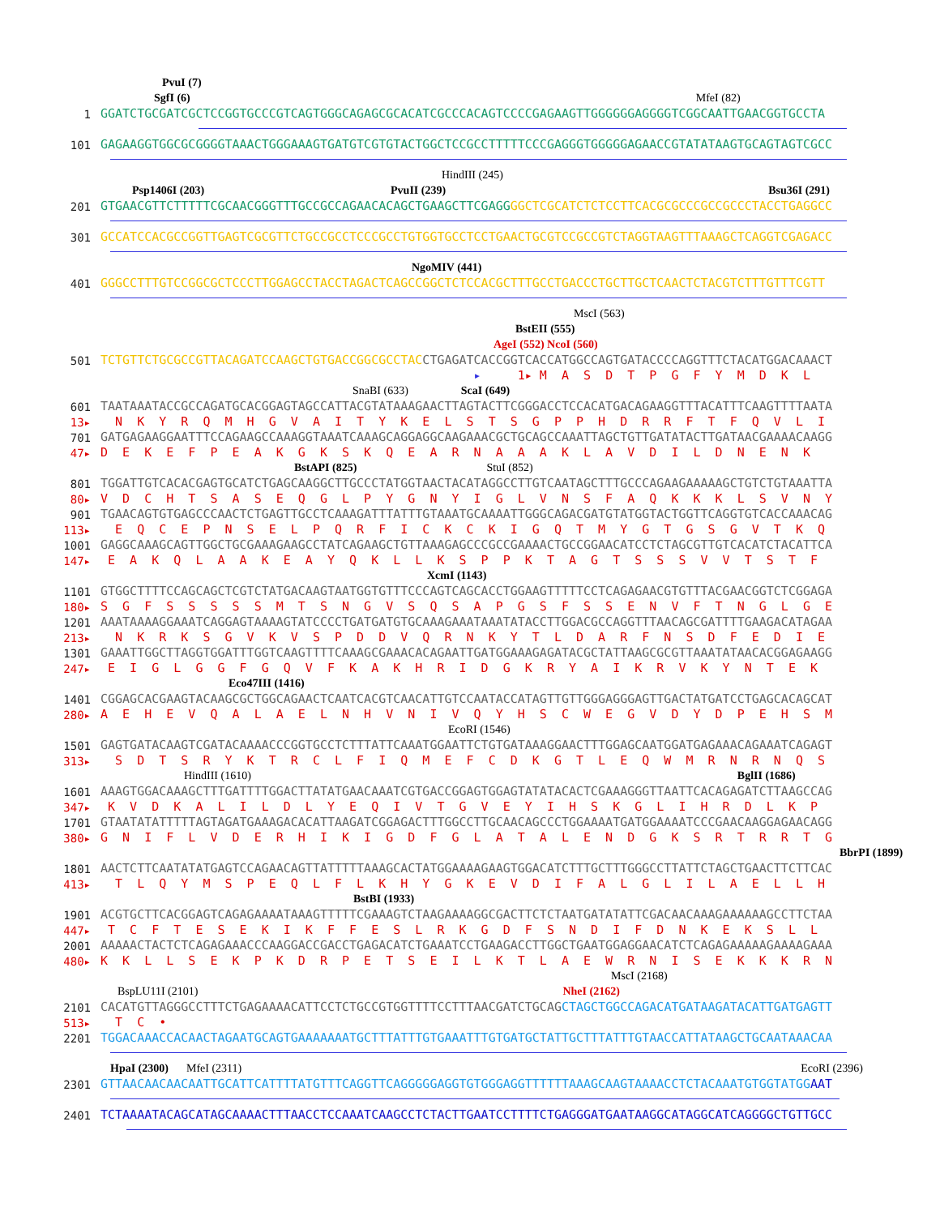PvuI (7)
SgfI (6) MfeI (82)
1
GGATCTGCGATCGCTCCGGTGCCCGTCAGTGGGCAGAGCGCACATCGCCCACAGTCCCCGAGAAGTTGGGGGGAGGGGTCGGCAATTGAACGGTGCCTA
101
GAGAAGGTGGCGCGGGGTAAACTGGGAAAGTGATGTCGTGTACTGGCTCCGCCTTTTTCCCGAGGGTGGGGGAGAACCGTATATAAGTGCAGTAGTCGCC
HindIII (245)
Psp1406I (203) PvuII (239) Bsu36I (291)
201
GTGAACGTTCTTTTTCGCAACGGGTTTGCCGCCAGAACACAGCTGAAGCTTCGAGG GGCTCGCATCTCTCCTTCACGCGCCCGCCGCCCTACCTGAGGCC
301
GCCATCCACGCCGGTTGAGTCGCGTTCTGCCGCCTCCCGCCTGTGGTGCCTCCTGAACTGCGTCCGCCGTCTAGGTAAGTTTAAAGCTCAGGTCGAGACC
NgoMIV (441)
401
GGGCCTTTGTCCGGCGCTCCCTTGGAGCCTACCTAGACTCAGCCGGCTCTCCACGCTTTGCCTGACCCTGCTTGCTCAACTCTACGTCTTTGTTTCGTT
MscI (563)
BstEII (555)
AgeI (552) NcoI (560)
501
TCTGTTCTGCGCCGTTACAGATCCAAGCTGTGACCGGCGCCTACCTGAGATCACCGGTCACCATGGCCAGTGATACCCCAGGTTTCTACATGGACAAACT
▸ 1▸ M A S D T P G F Y M D K L
SnaBI (633) ScaI (649)
601
TAATAAATACCGCCAGATGCACGGAGTAGCCATTACGTATAAAGAACTTAGTACTTCGGGACCTCCACATGACAGAAGGTTTACATTTCAAGTTTTAATA
13▸
N K Y R Q M H G V A I T Y K E L S T S G P P H D R R F T F Q V L I
701
GATGAGAAGGAATTTCCAGAAGCCAAAGGTAAATCAAAGCAGGAGGCAAGAAACGCTGCAGCCAAATTAGCTGTTGATATACTTGATAACGAAAACAAGG
47▸
D E K E F P E A K G K S K Q E A R N A A A K L A V D I L D N E N K
BstAPI (825) StuI (852)
801
TGGATTGTCACACGAGTGCATCTGAGCAAGGCTTGCCCTATGGTAACTACATAGGCCTTGTCAATAGCTTTGCCCAGAAGAAAAAGCTGTCTGTAAATTA
80▸
V D C H T S A S E Q G L P Y G N Y I G L V N S F A Q K K K L S V N Y
901
TGAACAGTGTGAGCCCAACTCTGAGTTGCCTCAAAGATTTATTTGTAAATGCAAAATTGGGCAGACGATGTATGGTACTGGTTCAGGTGTCACCAAACAG
113▸
E Q C E P N S E L P Q R F I C K C K I G Q T M Y G T G S G V T K Q
1001
GAGGCAAAGCAGTTGGCTGCGAAAGAAGCCTATCAGAAGCTGTTAAAGAGCCCGCCGAAAACTGCCGGAACATCCTCTAGCGTTGTCACATCTACATTCA
147▸
E A K Q L A A K E A Y Q K L L K S P P K T A G T S S S V V T S T F
XcmI (1143)
1101
GTGGCTTTTCCAGCAGCTCGTCTATGACAAGTAATGGTGTTTCCCAGTCAGCACCTGGAAGTTTTTCCTCAGAGAACGTGTTTACGAACGGTCTCGGAGA
180▸
S G F S S S S S M T S N G V S Q S A P G S F S S E N V F T N G L G E
1201
AAATAAAAGGAAATCAGGAGTAAAAGTATCCCCTGATGATGTGCAAAGAAATAAATATACCTTGGACGCCAGGTTTAACAGCGATTTTGAAGACATAGAA
213▸
N K R K S G V K V S P D D V Q R N K Y T L D A R F N S D F E D I E
1301
GAAATTGGCTTAGGTGGATTTGGTCAAGTTTTCAAAGCGAAACACAGAATTGATGGAAAGAGATACGCTATTAAGCGCGTTAAATATAACACGGAGAAGG
247▸
E I G L G G F G Q V F K A K H R I D G K R Y A I K R V K Y N T E K
Eco47III (1416)
1401
CGGAGCACGAAGTACAAGCGCTGGCAGAACTCAATCACGTCAACATTGTCCAATACCATAGTTGTTGGGAGGGAGTTGACTATGATCCTGAGCACAGCAT
280▸
A E H E V Q A L A E L N H V N I V Q Y H S C W E G V D Y D P E H S M
EcoRI (1546)
1501
GAGTGATACAAGTCGATACAAAACCCGGTGCCTCTTTATTCAAATGGAATTCTGTGATAAAGGAACTTTGGAGCAATGGATGAGAAACAGAAATCAGAGT
313▸
S D T S R Y K T R C L F I Q M E F C D K G T L E Q W M R N R N Q S
HindIII (1610) BglII (1686)
1601
AAAGTGGACAAAGCTTTGATTTTGGACTTATATGAACAAATCGTGACCGGAGTGGAGTATATACACTCGAAAGGGTTAATTCACAGAGATCTTAAGCCAG
347▸
K V D K A L I L D L Y E Q I V T G V E Y I H S K G L I H R D L K P
1701
GTAATATATTTTTAGTAGATGAAAGACACATTAAGATCGGAGACTTTGGCCTTGCAACAGCCCTGGAAAATGATGGAAAATCCCGAACAAGGAGAACAGG
380▸
G N I F L V D E R H I K I G D F G L A T A L E N D G K S R T R R T G
BbrPI (1899)
1801
AACTCTTCAATATATGAGTCCAGAACAGTTATTTTTAAAGCACTATGGAAAAGAAGTGGACATCTTTGCTTTGGGCCTTATTCTAGCTGAACTTCTTCAC
413▸
T L Q Y M S P E Q L F L K H Y G K E V D I F A L G L I L A E L L H
BstBI (1933)
1901
ACGTGCTTCACGGAGTCAGAGAAAATAAAGTTTTTCGAAAGTCTAAGAAAAGGCGACTTCTCTAATGATATATTCGACAACAAAGAAAAAAGCCTTCTAA
447▸
T C F T E S E K I K F F E S L R K G D F S N D I F D N K E K S L L
2001
AAAAACTACTCTCAGAGAAACCCAAGGACCGACCTGAGACATCTGAAATCCTGAAGACCTTGGCTGAATGGAGGAACATCTCAGAGAAAAAGAAAAGAAA
480▸
K K L L S E K P K D R P E T S E I L K T L A E W R N I S E K K K R N
MscI (2168)
BspLU11I (2101) NheI (2162)
2101
CACATGTTAGGGCCTTTCTGAGAAAACATTCCTCTGCCGTGGTTTTCCTTTAACGATCTGCAGCTAGCTGGCCAGACATGATAAGATACATTGATGAGTT
513▸
T C •
2201
TGGACAAACCACAACTAGAATGCAGTGAAAAAAATGCTTTATTTGTGAAATTTGTGATGCTATTGCTTTATTTGTAACCATTATAAGCTGCAATAAACAA
HpaI (2300) MfeI (2311) EcoRI (2396)
2301
GTTAACAACAACAATTGCATTCATTTTATGTTTCAGGTTCAGGGGGAGGTGTGGGAGGTTTTTTAAAGCAAGTAAAACCTCTACAAATGTGGTATGG AAT
2401
TCTAAAATACAGCATAGCAAAACTTTAACCTCCAAATCAAGCCTCTACTTGAATCCTTTTCTGAGGGATGAATAAGGCATAGGCATCAGGGGCTGTTGCC